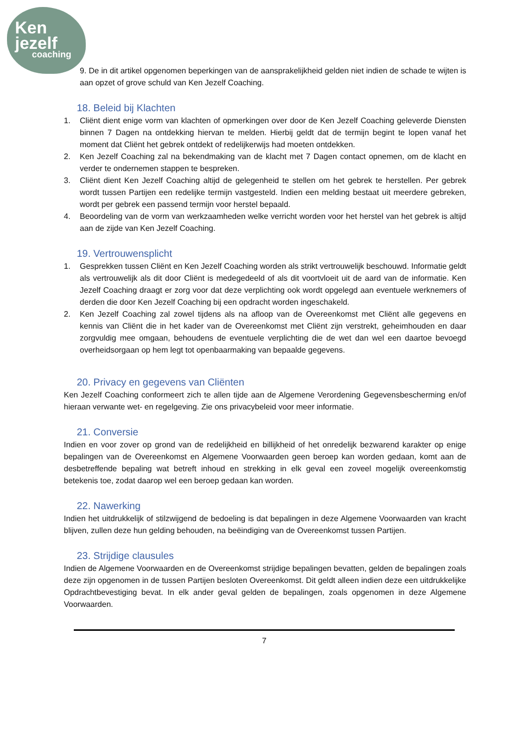Ken
jezelf
coaching
9. De in dit artikel opgenomen beperkingen van de aansprakelijkheid gelden niet indien de schade te wijten is aan opzet of grove schuld van Ken Jezelf Coaching.
18. Beleid bij Klachten
1. Cliënt dient enige vorm van klachten of opmerkingen over door de Ken Jezelf Coaching geleverde Diensten binnen 7 Dagen na ontdekking hiervan te melden. Hierbij geldt dat de termijn begint te lopen vanaf het moment dat Cliënt het gebrek ontdekt of redelijkerwijs had moeten ontdekken.
2. Ken Jezelf Coaching zal na bekendmaking van de klacht met 7 Dagen contact opnemen, om de klacht en verder te ondernemen stappen te bespreken.
3. Cliënt dient Ken Jezelf Coaching altijd de gelegenheid te stellen om het gebrek te herstellen. Per gebrek wordt tussen Partijen een redelijke termijn vastgesteld. Indien een melding bestaat uit meerdere gebreken, wordt per gebrek een passend termijn voor herstel bepaald.
4. Beoordeling van de vorm van werkzaamheden welke verricht worden voor het herstel van het gebrek is altijd aan de zijde van Ken Jezelf Coaching.
19. Vertrouwensplicht
1. Gesprekken tussen Cliënt en Ken Jezelf Coaching worden als strikt vertrouwelijk beschouwd. Informatie geldt als vertrouwelijk als dit door Cliënt is medegedeeld of als dit voortvloeit uit de aard van de informatie. Ken Jezelf Coaching draagt er zorg voor dat deze verplichting ook wordt opgelegd aan eventuele werknemers of derden die door Ken Jezelf Coaching bij een opdracht worden ingeschakeld.
2. Ken Jezelf Coaching zal zowel tijdens als na afloop van de Overeenkomst met Cliënt alle gegevens en kennis van Cliënt die in het kader van de Overeenkomst met Cliënt zijn verstrekt, geheimhouden en daar zorgvuldig mee omgaan, behoudens de eventuele verplichting die de wet dan wel een daartoe bevoegd overheidsorgaan op hem legt tot openbaarmaking van bepaalde gegevens.
20. Privacy en gegevens van Cliënten
Ken Jezelf Coaching conformeert zich te allen tijde aan de Algemene Verordening Gegevensbescherming en/of hieraan verwante wet- en regelgeving. Zie ons privacybeleid voor meer informatie.
21. Conversie
Indien en voor zover op grond van de redelijkheid en billijkheid of het onredelijk bezwarend karakter op enige bepalingen van de Overeenkomst en Algemene Voorwaarden geen beroep kan worden gedaan, komt aan de desbetreffende bepaling wat betreft inhoud en strekking in elk geval een zoveel mogelijk overeenkomstig betekenis toe, zodat daarop wel een beroep gedaan kan worden.
22. Nawerking
Indien het uitdrukkelijk of stilzwijgend de bedoeling is dat bepalingen in deze Algemene Voorwaarden van kracht blijven, zullen deze hun gelding behouden, na beëindiging van de Overeenkomst tussen Partijen.
23. Strijdige clausules
Indien de Algemene Voorwaarden en de Overeenkomst strijdige bepalingen bevatten, gelden de bepalingen zoals deze zijn opgenomen in de tussen Partijen besloten Overeenkomst. Dit geldt alleen indien deze een uitdrukkelijke Opdrachtbevestiging bevat. In elk ander geval gelden de bepalingen, zoals opgenomen in deze Algemene Voorwaarden.
7